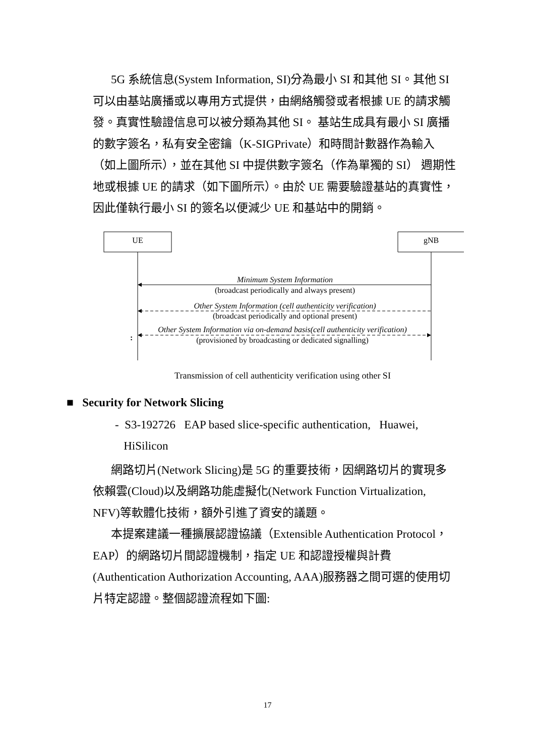5G 系統信息(System Information, SI)分為最小 SI 和其他 SI。其他 SI 可以由基站廣播或以專用方式提供，由網絡觸發或者根據 UE 的請求觸發。真實性驗證信息可以被分類為其他 SI。 基站生成具有最小 SI 廣播的數字簽名，私有安全密鑰（K-SIGPrivate）和時間計數器作為輸入（如上圖所示），並在其他 SI 中提供數字簽名（作為單獨的 SI） 週期性地或根據 UE 的請求（如下圖所示）。由於 UE 需要驗證基站的真實性，因此僅執行最小 SI 的簽名以便減少 UE 和基站中的開銷。
UE
gNB
Minimum System Information
(broadcast periodically and always present)
Other System Information (cell authenticity verification)
(broadcast periodically and optional present)
Other System Information via on-demand basis(cell authenticity verification)
(provisioned by broadcasting or dedicated signalling)
:
Transmission of cell authenticity verification using other SI
■ Security for Network Slicing
- S3-192726 EAP based slice-specific authentication, Huawei,
HiSilicon
網路切片(Network Slicing)是 5G 的重要技術，因網路切片的實現多依賴雲(Cloud)以及網路功能虛擬化(Network Function Virtualization, NFV)等軟體化技術，額外引進了資安的議題。
本提案建議一種擴展認證協議（Extensible Authentication Protocol，EAP）的網路切片間認證機制，指定 UE 和認證授權與計費(Authentication Authorization Accounting, AAA)服務器之間可選的使用切片特定認證。整個認證流程如下圖:
17